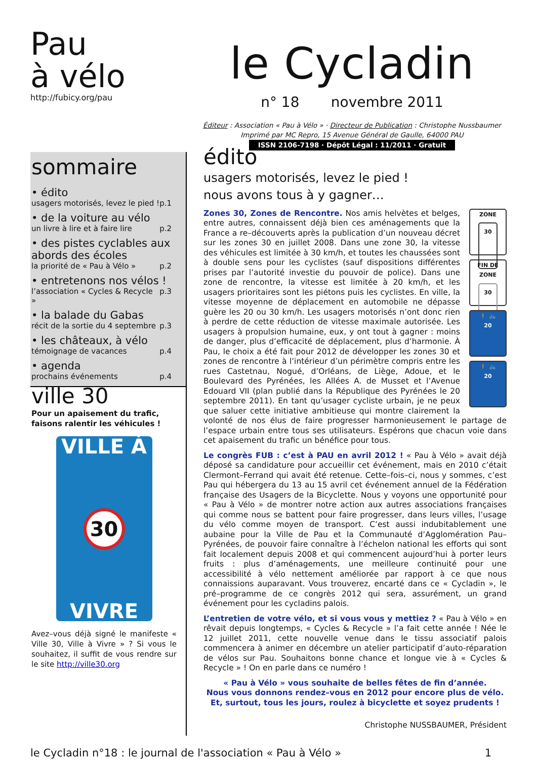Pau
à vélo
http://fubicy.org/pau
le Cycladin
n° 18 novembre 2011
Éditeur : Association « Pau à Vélo » · Directeur de Publication : Christophe Nussbaumer
Imprimé par MC Repro, 15 Avenue Général de Gaulle, 64000 PAU
ISSN 2106-7198 · Dépôt Légal : 11/2011 · Gratuit
sommaire
• édito
usagers motorisés, levez le pied ! p.1
• de la voiture au vélo
un livre à lire et à faire lire p.2
• des pistes cyclables aux abords des écoles
la priorité de « Pau à Vélo » p.2
• entretenons nos vélos !
l’association « Cycles & Recycle » p.3
• la balade du Gabas
récit de la sortie du 4 septembre p.3
• les châteaux, à vélo
témoignage de vacances p.4
• agenda
prochains événements p.4
ville 30
Pour un apaisement du trafic, faisons ralentir les véhicules !
VILLE À
30
VIVRE
Avez–vous déjà signé le manifeste « Ville 30, Ville à Vivre » ? Si vous le souhaitez, il suffit de vous rendre sur le site http://ville30.org
édito
usagers motorisés, levez le pied !
nous avons tous à y gagner…
ZONE
30
FIN DE ZONE
30
🚶 🚲
20
🚶 🚲
20
Zones 30, Zones de Rencontre. Nos amis helvètes et belges, entre autres, connaissent déjà bien ces aménagements que la France a re–découverts après la publication d’un nouveau décret sur les zones 30 en juillet 2008. Dans une zone 30, la vitesse des véhicules est limitée à 30 km/h, et toutes les chaussées sont à double sens pour les cyclistes (sauf dispositions différentes prises par l’autorité investie du pouvoir de police). Dans une zone de rencontre, la vitesse est limitée à 20 km/h, et les usagers prioritaires sont les piétons puis les cyclistes. En ville, la vitesse moyenne de déplacement en automobile ne dépasse guère les 20 ou 30 km/h. Les usagers motorisés n’ont donc rien à perdre de cette réduction de vitesse maximale autorisée. Les usagers à propulsion humaine, eux, y ont tout à gagner : moins de danger, plus d’efficacité de déplacement, plus d’harmonie. À Pau, le choix a été fait pour 2012 de développer les zones 30 et zones de rencontre à l’intérieur d’un périmètre compris entre les rues Castetnau, Nogué, d’Orléans, de Liège, Adoue, et le Boulevard des Pyrénées, les Allées A. de Musset et l’Avenue Edouard VII (plan publié dans la République des Pyrénées le 20 septembre 2011). En tant qu’usager cycliste urbain, je ne peux que saluer cette initiative ambitieuse qui montre clairement la volonté de nos élus de faire progresser harmonieusement le partage de l’espace urbain entre tous ses utilisateurs. Espérons que chacun voie dans cet apaisement du trafic un bénéfice pour tous.
Le congrès FUB : c’est à PAU en avril 2012 ! « Pau à Vélo » avait déjà déposé sa candidature pour accueillir cet événement, mais en 2010 c’était Clermont–Ferrand qui avait été retenue. Cette–fois–ci, nous y sommes, c’est Pau qui hébergera du 13 au 15 avril cet événement annuel de la Fédération française des Usagers de la Bicyclette. Nous y voyons une opportunité pour « Pau à Vélo » de montrer notre action aux autres associations françaises qui comme nous se battent pour faire progresser, dans leurs villes, l’usage du vélo comme moyen de transport. C’est aussi indubitablement une aubaine pour la Ville de Pau et la Communauté d’Agglomération Pau–Pyrénées, de pouvoir faire connaître à l’échelon national les efforts qui sont fait localement depuis 2008 et qui commencent aujourd’hui à porter leurs fruits : plus d’aménagements, une meilleure continuité pour une accessibilité à vélo nettement améliorée par rapport à ce que nous connaissions auparavant. Vous trouverez, encarté dans ce « Cycladin », le pré–programme de ce congrès 2012 qui sera, assurément, un grand événement pour les cycladins palois.
L’entretien de votre vélo, et si vous vous y mettiez ? « Pau à Vélo » en rêvait depuis longtemps, « Cycles & Recycle » l’a fait cette année ! Née le 12 juillet 2011, cette nouvelle venue dans le tissu associatif palois commencera à animer en décembre un atelier participatif d’auto-réparation de vélos sur Pau. Souhaitons bonne chance et longue vie à « Cycles & Recycle » ! On en parle dans ce numéro !
« Pau à Vélo » vous souhaite de belles fêtes de fin d’année.
Nous vous donnons rendez–vous en 2012 pour encore plus de vélo.
Et, surtout, tous les jours, roulez à bicyclette et soyez prudents !
Christophe NUSSBAUMER, Président
le Cycladin n°18 : le journal de l'association « Pau à Vélo » 1